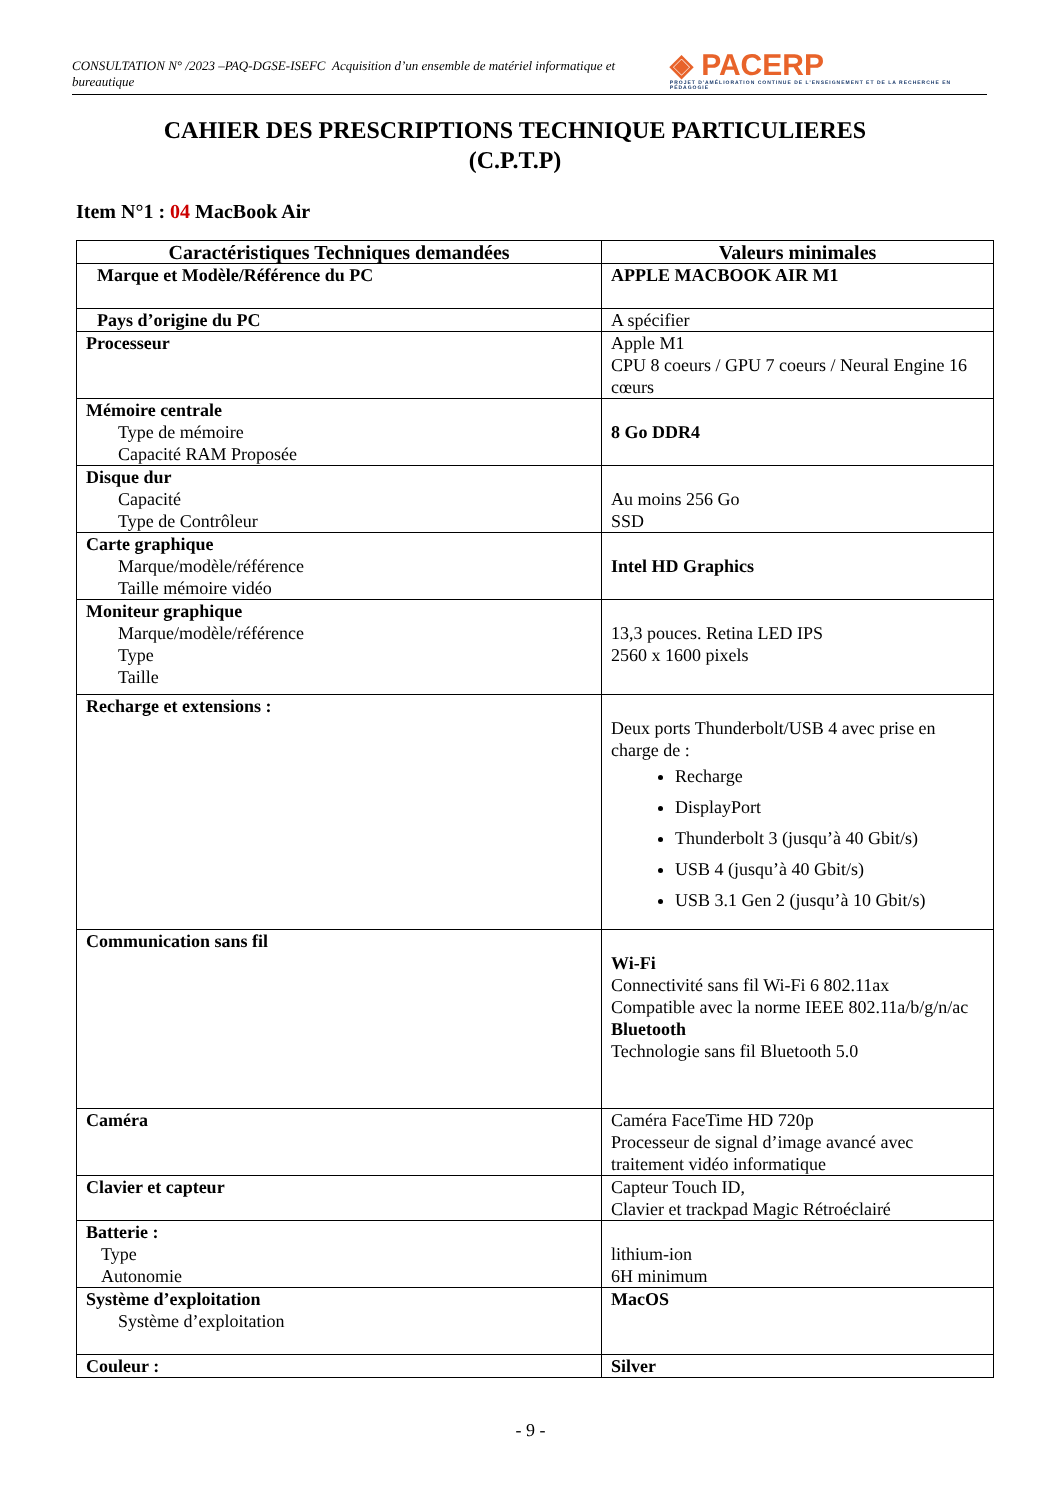CONSULTATION N° /2023 –PAQ-DGSE-ISEFC Acquisition d’un ensemble de matériel informatique et bureautique
◈ PACERP
PROJET D'AMÉLIORATION CONTINUE DE L'ENSEIGNEMENT ET DE LA RECHERCHE EN PÉDAGOGIE
CAHIER DES PRESCRIPTIONS TECHNIQUE PARTICULIERES
(C.P.T.P)
Item N°1 : 04 MacBook Air
| Caractéristiques Techniques demandées | Valeurs minimales |
| --- | --- |
| Marque et Modèle/Référence du PC | APPLE MACBOOK AIR M1 |
| Pays d’origine du PC | A spécifier |
| Processeur | Apple M1 CPU 8 coeurs / GPU 7 coeurs / Neural Engine 16 cœurs |
| Mémoire centrale Type de mémoire Capacité RAM Proposée | 8 Go DDR4 |
| Disque dur Capacité Type de Contrôleur | Au moins 256 Go SSD |
| Carte graphique Marque/modèle/référence Taille mémoire vidéo | Intel HD Graphics |
| Moniteur graphique Marque/modèle/référence Type Taille | 13,3 pouces. Retina LED IPS 2560 x 1600 pixels |
| Recharge et extensions : | Deux ports Thunderbolt/USB 4 avec prise en charge de : Recharge DisplayPort Thunderbolt 3 (jusqu’à 40 Gbit/s) USB 4 (jusqu’à 40 Gbit/s) USB 3.1 Gen 2 (jusqu’à 10 Gbit/s) |
| Communication sans fil | Wi-Fi Connectivité sans fil Wi-Fi 6 802.11ax Compatible avec la norme IEEE 802.11a/b/g/n/ac Bluetooth Technologie sans fil Bluetooth 5.0 |
| Caméra | Caméra FaceTime HD 720p Processeur de signal d’image avancé avec traitement vidéo informatique |
| Clavier et capteur | Capteur Touch ID, Clavier et trackpad Magic Rétroéclairé |
| Batterie : Type Autonomie | lithium-ion 6H minimum |
| Système d’exploitation Système d’exploitation | MacOS |
| Couleur : | Silver |
- 9 -